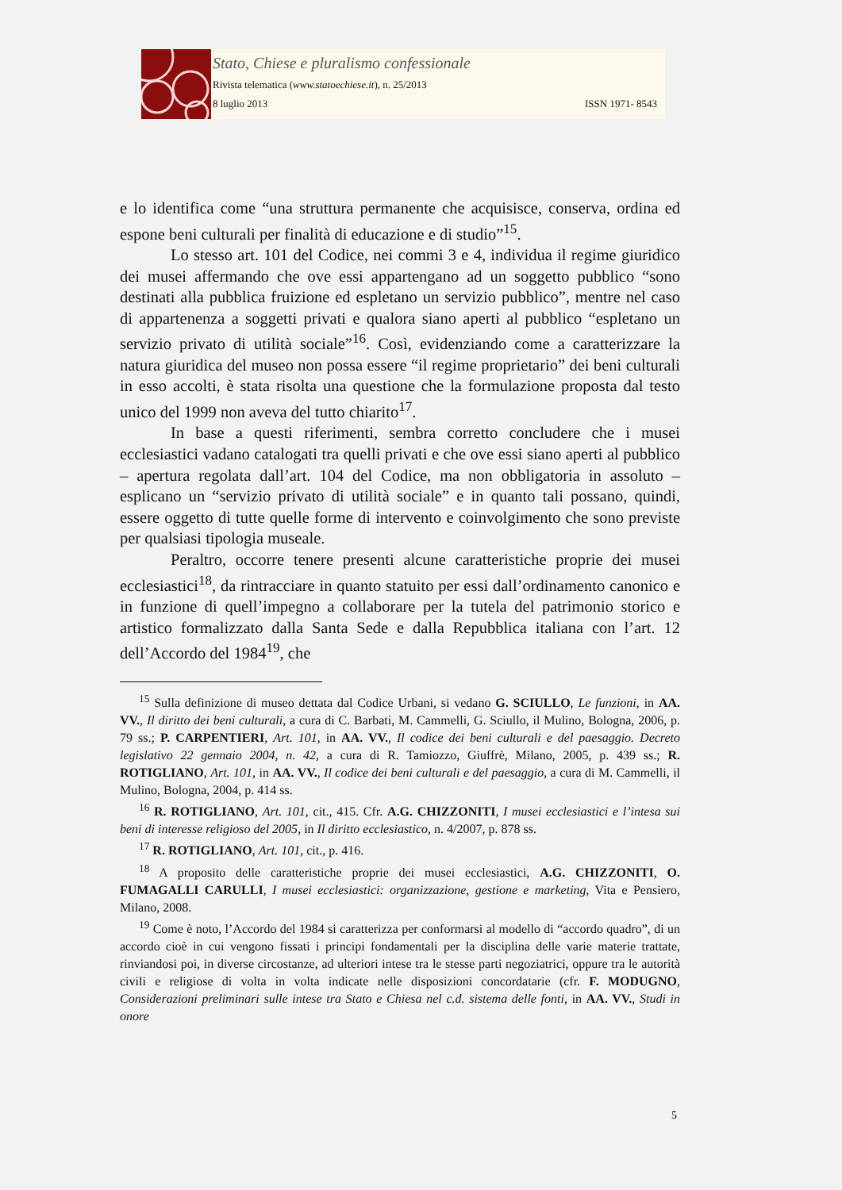Stato, Chiese e pluralismo confessionale
Rivista telematica (www.statoechiese.it), n. 25/2013
8 luglio 2013 ISSN 1971- 8543
e lo identifica come “una struttura permanente che acquisisce, conserva, ordina ed espone beni culturali per finalità di educazione e di studio”<sup>15</sup>.
Lo stesso art. 101 del Codice, nei commi 3 e 4, individua il regime giuridico dei musei affermando che ove essi appartengano ad un soggetto pubblico “sono destinati alla pubblica fruizione ed espletano un servizio pubblico”, mentre nel caso di appartenenza a soggetti privati e qualora siano aperti al pubblico “espletano un servizio privato di utilità sociale”<sup>16</sup>. Così, evidenziando come a caratterizzare la natura giuridica del museo non possa essere “il regime proprietario” dei beni culturali in esso accolti, è stata risolta una questione che la formulazione proposta dal testo unico del 1999 non aveva del tutto chiarito<sup>17</sup>.
In base a questi riferimenti, sembra corretto concludere che i musei ecclesiastici vadano catalogati tra quelli privati e che ove essi siano aperti al pubblico – apertura regolata dall’art. 104 del Codice, ma non obbligatoria in assoluto – esplicano un “servizio privato di utilità sociale” e in quanto tali possano, quindi, essere oggetto di tutte quelle forme di intervento e coinvolgimento che sono previste per qualsiasi tipologia museale.
Peraltro, occorre tenere presenti alcune caratteristiche proprie dei musei ecclesiastici<sup>18</sup>, da rintracciare in quanto statuito per essi dall’ordinamento canonico e in funzione di quell’impegno a collaborare per la tutela del patrimonio storico e artistico formalizzato dalla Santa Sede e dalla Repubblica italiana con l’art. 12 dell’Accordo del 1984<sup>19</sup>, che
<sup>15</sup> Sulla definizione di museo dettata dal Codice Urbani, si vedano G. SCIULLO, Le funzioni, in AA. VV., Il diritto dei beni culturali, a cura di C. Barbati, M. Cammelli, G. Sciullo, il Mulino, Bologna, 2006, p. 79 ss.; P. CARPENTIERI, Art. 101, in AA. VV., Il codice dei beni culturali e del paesaggio. Decreto legislativo 22 gennaio 2004, n. 42, a cura di R. Tamiozzo, Giuffrè, Milano, 2005, p. 439 ss.; R. ROTIGLIANO, Art. 101, in AA. VV., Il codice dei beni culturali e del paesaggio, a cura di M. Cammelli, il Mulino, Bologna, 2004, p. 414 ss.
<sup>16</sup> R. ROTIGLIANO, Art. 101, cit., 415. Cfr. A.G. CHIZZONITI, I musei ecclesiastici e l’intesa sui beni di interesse religioso del 2005, in Il diritto ecclesiastico, n. 4/2007, p. 878 ss.
<sup>17</sup> R. ROTIGLIANO, Art. 101, cit., p. 416.
<sup>18</sup> A proposito delle caratteristiche proprie dei musei ecclesiastici, A.G. CHIZZONITI, O. FUMAGALLI CARULLI, I musei ecclesiastici: organizzazione, gestione e marketing, Vita e Pensiero, Milano, 2008.
<sup>19</sup> Come è noto, l’Accordo del 1984 si caratterizza per conformarsi al modello di “accordo quadro”, di un accordo cioè in cui vengono fissati i principi fondamentali per la disciplina delle varie materie trattate, rinviandosi poi, in diverse circostanze, ad ulteriori intese tra le stesse parti negoziatrici, oppure tra le autorità civili e religiose di volta in volta indicate nelle disposizioni concordatarie (cfr. F. MODUGNO, Considerazioni preliminari sulle intese tra Stato e Chiesa nel c.d. sistema delle fonti, in AA. VV., Studi in onore
5